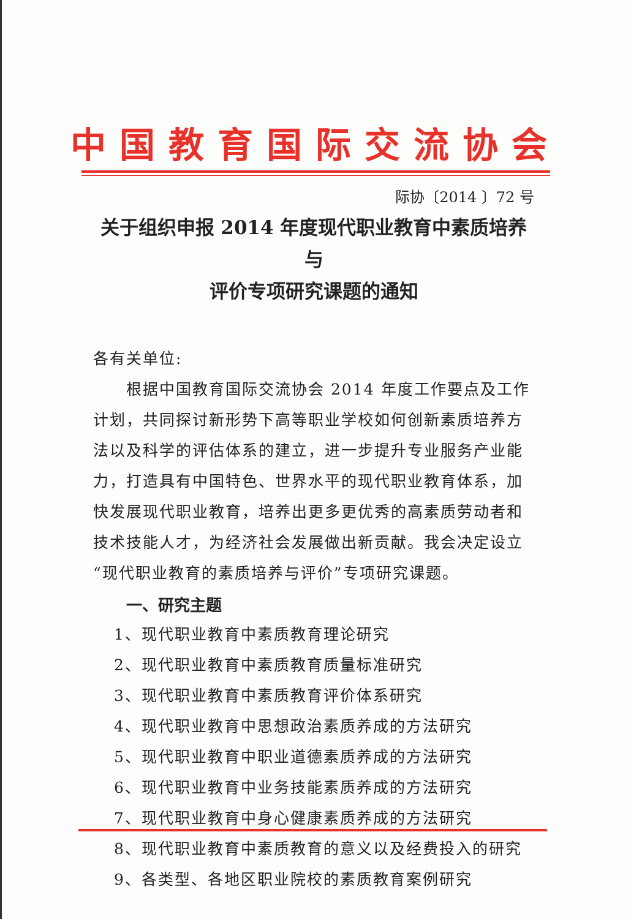中国教育国际交流协会
际协〔2014 〕72 号
关于组织申报 2014 年度现代职业教育中素质培养与
评价专项研究课题的通知
各有关单位:
根据中国教育国际交流协会 2014 年度工作要点及工作计划，共同探讨新形势下高等职业学校如何创新素质培养方法以及科学的评估体系的建立，进一步提升专业服务产业能力，打造具有中国特色、世界水平的现代职业教育体系，加快发展现代职业教育，培养出更多更优秀的高素质劳动者和技术技能人才，为经济社会发展做出新贡献。我会决定设立“现代职业教育的素质培养与评价”专项研究课题。
一、研究主题
1、现代职业教育中素质教育理论研究
2、现代职业教育中素质教育质量标准研究
3、现代职业教育中素质教育评价体系研究
4、现代职业教育中思想政治素质养成的方法研究
5、现代职业教育中职业道德素质养成的方法研究
6、现代职业教育中业务技能素质养成的方法研究
7、现代职业教育中身心健康素质养成的方法研究
8、现代职业教育中素质教育的意义以及经费投入的研究
9、各类型、各地区职业院校的素质教育案例研究